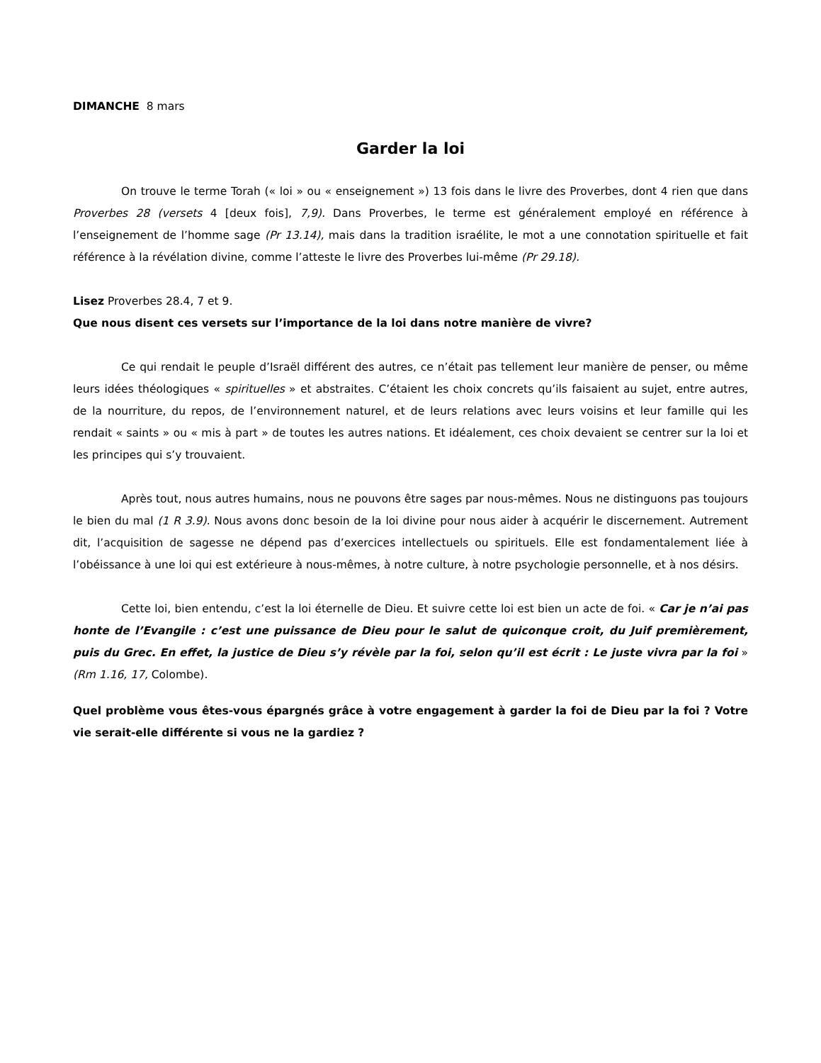DIMANCHE 8 mars
Garder la loi
On trouve le terme Torah (« loi » ou « enseignement ») 13 fois dans le livre des Proverbes, dont 4 rien que dans Proverbes 28 (versets 4 [deux fois], 7,9). Dans Proverbes, le terme est généralement employé en référence à l’enseignement de l’homme sage (Pr 13.14), mais dans la tradition israélite, le mot a une connotation spirituelle et fait référence à la révélation divine, comme l’atteste le livre des Proverbes lui-même (Pr 29.18).
Lisez Proverbes 28.4, 7 et 9.
Que nous disent ces versets sur l’importance de la loi dans notre manière de vivre?
Ce qui rendait le peuple d’Israël différent des autres, ce n’était pas tellement leur manière de penser, ou même leurs idées théologiques « spirituelles » et abstraites. C’étaient les choix concrets qu’ils faisaient au sujet, entre autres, de la nourriture, du repos, de l’environnement naturel, et de leurs relations avec leurs voisins et leur famille qui les rendait « saints » ou « mis à part » de toutes les autres nations. Et idéalement, ces choix devaient se centrer sur la loi et les principes qui s’y trouvaient.
Après tout, nous autres humains, nous ne pouvons être sages par nous-mêmes. Nous ne distinguons pas toujours le bien du mal (1 R 3.9). Nous avons donc besoin de la loi divine pour nous aider à acquérir le discernement. Autrement dit, l’acquisition de sagesse ne dépend pas d’exercices intellectuels ou spirituels. Elle est fondamentalement liée à l’obéissance à une loi qui est extérieure à nous-mêmes, à notre culture, à notre psychologie personnelle, et à nos désirs.
Cette loi, bien entendu, c’est la loi éternelle de Dieu. Et suivre cette loi est bien un acte de foi. « Car je n’ai pas honte de l’Evangile : c’est une puissance de Dieu pour le salut de quiconque croit, du Juif premièrement, puis du Grec. En effet, la justice de Dieu s’y révèle par la foi, selon qu’il est écrit : Le juste vivra par la foi » (Rm 1.16, 17, Colombe).
Quel problème vous êtes-vous épargnés grâce à votre engagement à garder la foi de Dieu par la foi ? Votre vie serait-elle différente si vous ne la gardiez ?